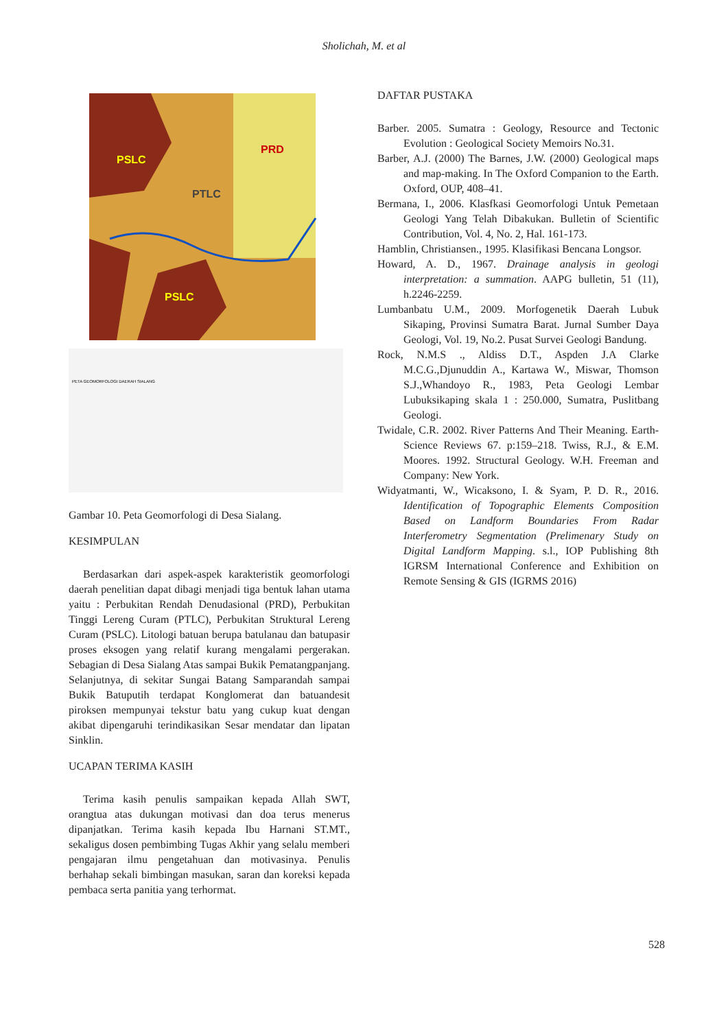Sholichah, M. et al
PSLC
PTLC
PRD
PSLC
PETA GEOMORFOLOGI DAERAH SIALANG
Gambar 10. Peta Geomorfologi di Desa Sialang.
KESIMPULAN
Berdasarkan dari aspek-aspek karakteristik geomorfologi daerah penelitian dapat dibagi menjadi tiga bentuk lahan utama yaitu : Perbukitan Rendah Denudasional (PRD), Perbukitan Tinggi Lereng Curam (PTLC), Perbukitan Struktural Lereng Curam (PSLC). Litologi batuan berupa batulanau dan batupasir proses eksogen yang relatif kurang mengalami pergerakan. Sebagian di Desa Sialang Atas sampai Bukik Pematangpanjang. Selanjutnya, di sekitar Sungai Batang Samparandah sampai Bukik Batuputih terdapat Konglomerat dan batuandesit piroksen mempunyai tekstur batu yang cukup kuat dengan akibat dipengaruhi terindikasikan Sesar mendatar dan lipatan Sinklin.
UCAPAN TERIMA KASIH
Terima kasih penulis sampaikan kepada Allah SWT, orangtua atas dukungan motivasi dan doa terus menerus dipanjatkan. Terima kasih kepada Ibu Harnani ST.MT., sekaligus dosen pembimbing Tugas Akhir yang selalu memberi pengajaran ilmu pengetahuan dan motivasinya. Penulis berhahap sekali bimbingan masukan, saran dan koreksi kepada pembaca serta panitia yang terhormat.
DAFTAR PUSTAKA
Barber. 2005. Sumatra : Geology, Resource and Tectonic Evolution : Geological Society Memoirs No.31.
Barber, A.J. (2000) The Barnes, J.W. (2000) Geological maps and map-making. In The Oxford Companion to the Earth. Oxford, OUP, 408–41.
Bermana, I., 2006. Klasfkasi Geomorfologi Untuk Pemetaan Geologi Yang Telah Dibakukan. Bulletin of Scientific Contribution, Vol. 4, No. 2, Hal. 161-173.
Hamblin, Christiansen., 1995. Klasifikasi Bencana Longsor.
Howard, A. D., 1967. Drainage analysis in geologi interpretation: a summation. AAPG bulletin, 51 (11), h.2246-2259.
Lumbanbatu U.M., 2009. Morfogenetik Daerah Lubuk Sikaping, Provinsi Sumatra Barat. Jurnal Sumber Daya Geologi, Vol. 19, No.2. Pusat Survei Geologi Bandung.
Rock, N.M.S ., Aldiss D.T., Aspden J.A Clarke M.C.G.,Djunuddin A., Kartawa W., Miswar, Thomson S.J.,Whandoyo R., 1983, Peta Geologi Lembar Lubuksikaping skala 1 : 250.000, Sumatra, Puslitbang Geologi.
Twidale, C.R. 2002. River Patterns And Their Meaning. Earth-Science Reviews 67. p:159–218. Twiss, R.J., & E.M. Moores. 1992. Structural Geology. W.H. Freeman and Company: New York.
Widyatmanti, W., Wicaksono, I. & Syam, P. D. R., 2016. Identification of Topographic Elements Composition Based on Landform Boundaries From Radar Interferometry Segmentation (Prelimenary Study on Digital Landform Mapping. s.l., IOP Publishing 8th IGRSM International Conference and Exhibition on Remote Sensing & GIS (IGRMS 2016)
528